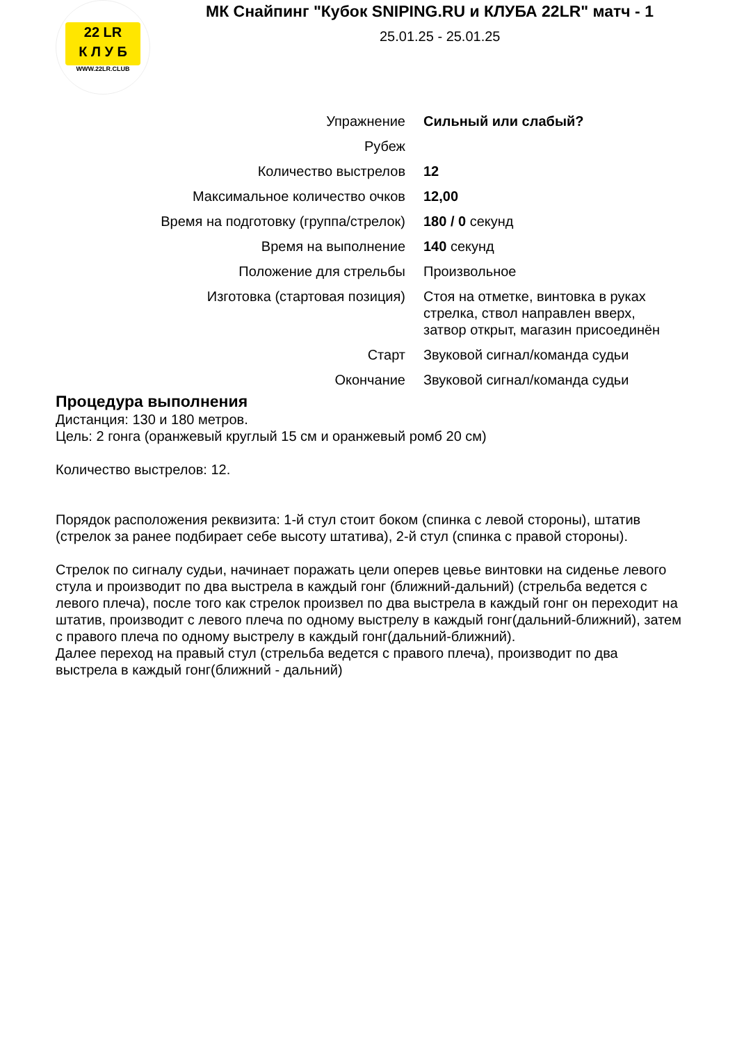22 LR
К Л У Б
WWW.22LR.CLUB
МК Снайпинг "Кубок SNIPING.RU и КЛУБА 22LR" матч - 1
25.01.25 - 25.01.25
| Упражнение | Сильный или слабый? |
| Рубеж | |
| Количество выстрелов | 12 |
| Максимальное количество очков | 12,00 |
| Время на подготовку (группа/стрелок) | 180 / 0 секунд |
| Время на выполнение | 140 секунд |
| Положение для стрельбы | Произвольное |
| Изготовка (стартовая позиция) | Стоя на отметке, винтовка в руках стрелка, ствол направлен вверх, затвор открыт, магазин присоединён |
| Старт | Звуковой сигнал/команда судьи |
| Окончание | Звуковой сигнал/команда судьи |
Процедура выполнения
Дистанция: 130 и 180 метров.
Цель: 2 гонга (оранжевый круглый 15 см и оранжевый ромб 20 см)
Количество выстрелов: 12.
Порядок расположения реквизита: 1-й стул стоит боком (спинка с левой стороны), штатив (стрелок за ранее подбирает себе высоту штатива), 2-й стул (спинка с правой стороны).
Стрелок по сигналу судьи, начинает поражать цели оперев цевье винтовки на сиденье левого стула и производит по два выстрела в каждый гонг (ближний-дальний) (стрельба ведется с левого плеча), после того как стрелок произвел по два выстрела в каждый гонг он переходит на штатив, производит с левого плеча по одному выстрелу в каждый гонг(дальний-ближний), затем с правого плеча по одному выстрелу в каждый гонг(дальний-ближний).
Далее переход на правый стул (стрельба ведется с правого плеча), производит по два выстрела в каждый гонг(ближний - дальний)